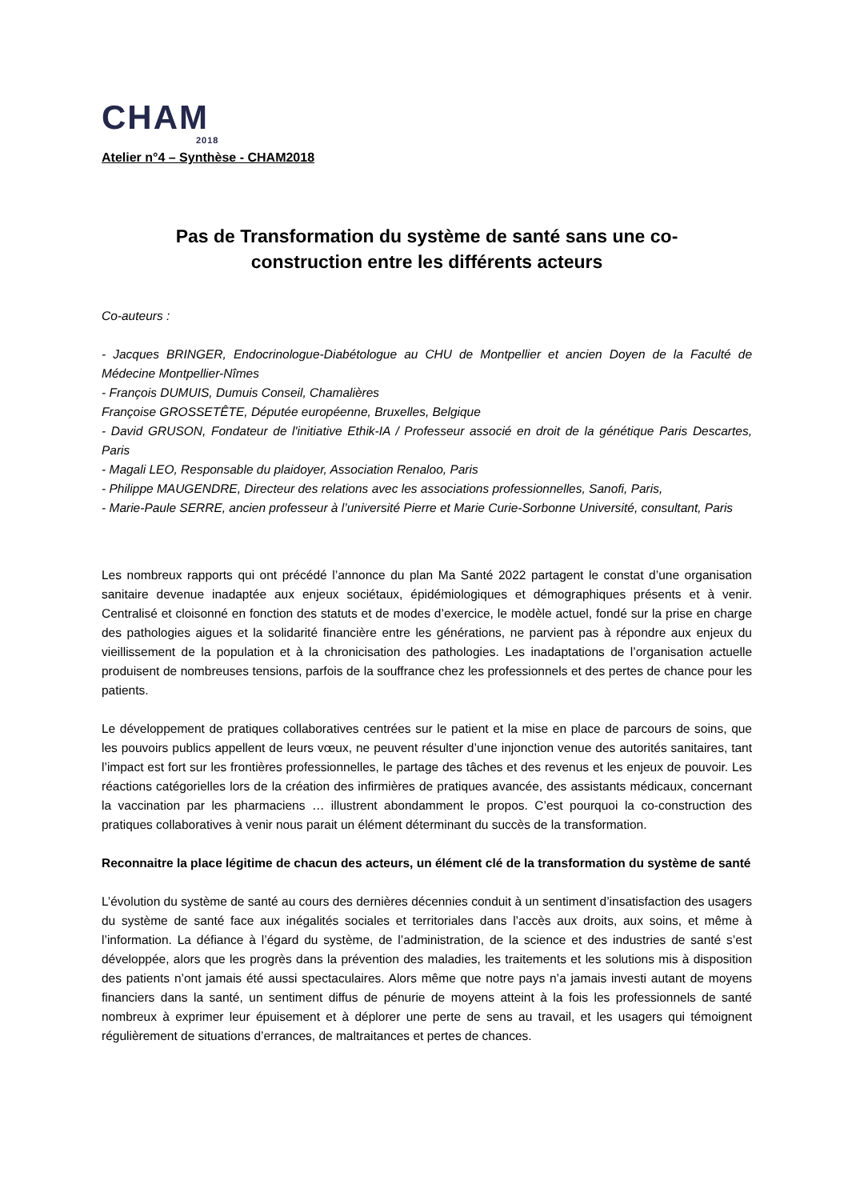CHAM
2018
Atelier n°4 – Synthèse - CHAM2018
Pas de Transformation du système de santé sans une co-
construction entre les différents acteurs
Co-auteurs :
- Jacques BRINGER, Endocrinologue-Diabétologue au CHU de Montpellier et ancien Doyen de la Faculté de Médecine Montpellier-Nîmes
- François DUMUIS, Dumuis Conseil, Chamalières
Françoise GROSSETÊTE, Députée européenne, Bruxelles, Belgique
- David GRUSON, Fondateur de l'initiative Ethik-IA / Professeur associé en droit de la génétique Paris Descartes, Paris
- Magali LEO, Responsable du plaidoyer, Association Renaloo, Paris
- Philippe MAUGENDRE, Directeur des relations avec les associations professionnelles, Sanofi, Paris,
- Marie-Paule SERRE, ancien professeur à l’université Pierre et Marie Curie-Sorbonne Université, consultant, Paris
Les nombreux rapports qui ont précédé l’annonce du plan Ma Santé 2022 partagent le constat d’une organisation sanitaire devenue inadaptée aux enjeux sociétaux, épidémiologiques et démographiques présents et à venir. Centralisé et cloisonné en fonction des statuts et de modes d’exercice, le modèle actuel, fondé sur la prise en charge des pathologies aigues et la solidarité financière entre les générations, ne parvient pas à répondre aux enjeux du vieillissement de la population et à la chronicisation des pathologies. Les inadaptations de l’organisation actuelle produisent de nombreuses tensions, parfois de la souffrance chez les professionnels et des pertes de chance pour les patients.
Le développement de pratiques collaboratives centrées sur le patient et la mise en place de parcours de soins, que les pouvoirs publics appellent de leurs vœux, ne peuvent résulter d’une injonction venue des autorités sanitaires, tant l’impact est fort sur les frontières professionnelles, le partage des tâches et des revenus et les enjeux de pouvoir. Les réactions catégorielles lors de la création des infirmières de pratiques avancée, des assistants médicaux, concernant la vaccination par les pharmaciens … illustrent abondamment le propos. C’est pourquoi la co-construction des pratiques collaboratives à venir nous parait un élément déterminant du succès de la transformation.
Reconnaitre la place légitime de chacun des acteurs, un élément clé de la transformation du système de santé
L’évolution du système de santé au cours des dernières décennies conduit à un sentiment d’insatisfaction des usagers du système de santé face aux inégalités sociales et territoriales dans l’accès aux droits, aux soins, et même à l’information. La défiance à l’égard du système, de l’administration, de la science et des industries de santé s’est développée, alors que les progrès dans la prévention des maladies, les traitements et les solutions mis à disposition des patients n’ont jamais été aussi spectaculaires. Alors même que notre pays n’a jamais investi autant de moyens financiers dans la santé, un sentiment diffus de pénurie de moyens atteint à la fois les professionnels de santé nombreux à exprimer leur épuisement et à déplorer une perte de sens au travail, et les usagers qui témoignent régulièrement de situations d’errances, de maltraitances et pertes de chances.